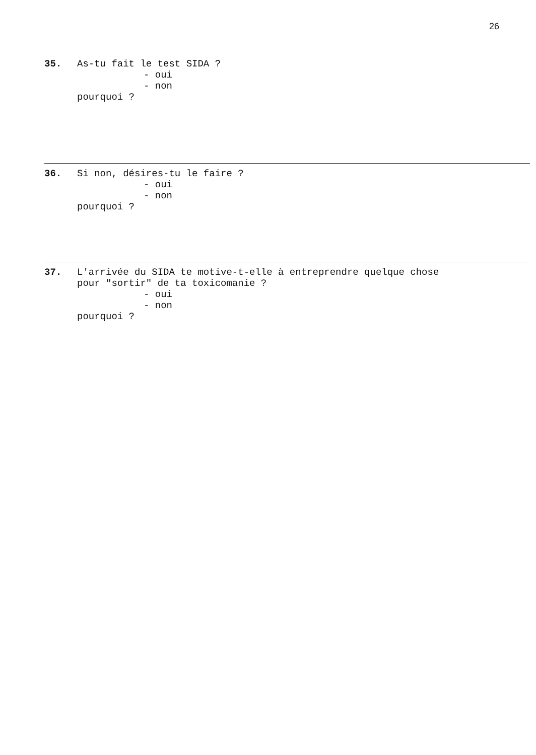26
35. As-tu fait le test SIDA ?
- oui
- non
pourquoi ?
36. Si non, désires-tu le faire ?
- oui
- non
pourquoi ?
37. L'arrivée du SIDA te motive-t-elle à entreprendre quelque chose
pour "sortir" de ta toxicomanie ?
- oui
- non
pourquoi ?